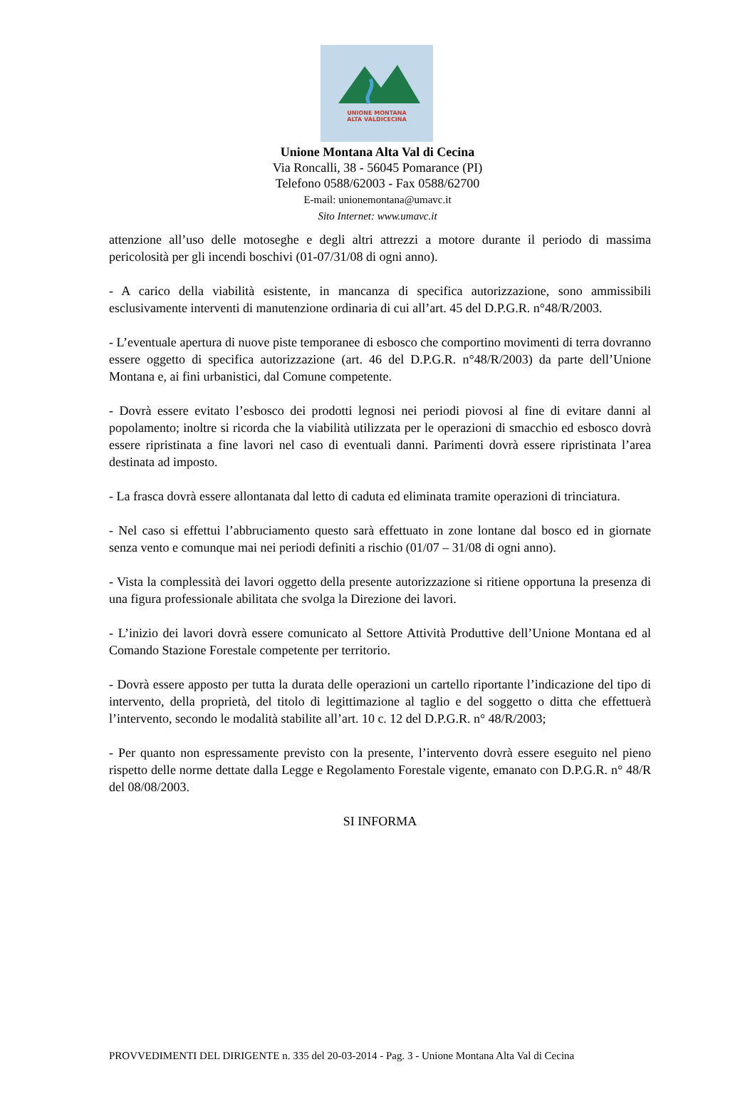UNIONE MONTANA
ALTA VALDICECINA
Unione Montana Alta Val di Cecina
Via Roncalli, 38 - 56045 Pomarance (PI)
Telefono 0588/62003 - Fax 0588/62700
E-mail: unionemontana@umavc.it
Sito Internet: www.umavc.it
attenzione all’uso delle motoseghe e degli altri attrezzi a motore durante il periodo di massima pericolosità per gli incendi boschivi (01-07/31/08 di ogni anno).
- A carico della viabilità esistente, in mancanza di specifica autorizzazione, sono ammissibili esclusivamente interventi di manutenzione ordinaria di cui all’art. 45 del D.P.G.R. n°48/R/2003.
- L’eventuale apertura di nuove piste temporanee di esbosco che comportino movimenti di terra dovranno essere oggetto di specifica autorizzazione (art. 46 del D.P.G.R. n°48/R/2003) da parte dell’Unione Montana e, ai fini urbanistici, dal Comune competente.
- Dovrà essere evitato l’esbosco dei prodotti legnosi nei periodi piovosi al fine di evitare danni al popolamento; inoltre si ricorda che la viabilità utilizzata per le operazioni di smacchio ed esbosco dovrà essere ripristinata a fine lavori nel caso di eventuali danni. Parimenti dovrà essere ripristinata l’area destinata ad imposto.
- La frasca dovrà essere allontanata dal letto di caduta ed eliminata tramite operazioni di trinciatura.
- Nel caso si effettui l’abbruciamento questo sarà effettuato in zone lontane dal bosco ed in giornate senza vento e comunque mai nei periodi definiti a rischio (01/07 – 31/08 di ogni anno).
- Vista la complessità dei lavori oggetto della presente autorizzazione si ritiene opportuna la presenza di una figura professionale abilitata che svolga la Direzione dei lavori.
- L’inizio dei lavori dovrà essere comunicato al Settore Attività Produttive dell’Unione Montana ed al Comando Stazione Forestale competente per territorio.
- Dovrà essere apposto per tutta la durata delle operazioni un cartello riportante l’indicazione del tipo di intervento, della proprietà, del titolo di legittimazione al taglio e del soggetto o ditta che effettuerà l’intervento, secondo le modalità stabilite all’art. 10 c. 12 del D.P.G.R. n° 48/R/2003;
- Per quanto non espressamente previsto con la presente, l’intervento dovrà essere eseguito nel pieno rispetto delle norme dettate dalla Legge e Regolamento Forestale vigente, emanato con D.P.G.R. n° 48/R del 08/08/2003.
SI INFORMA
PROVVEDIMENTI DEL DIRIGENTE n. 335 del 20-03-2014 - Pag. 3 - Unione Montana Alta Val di Cecina